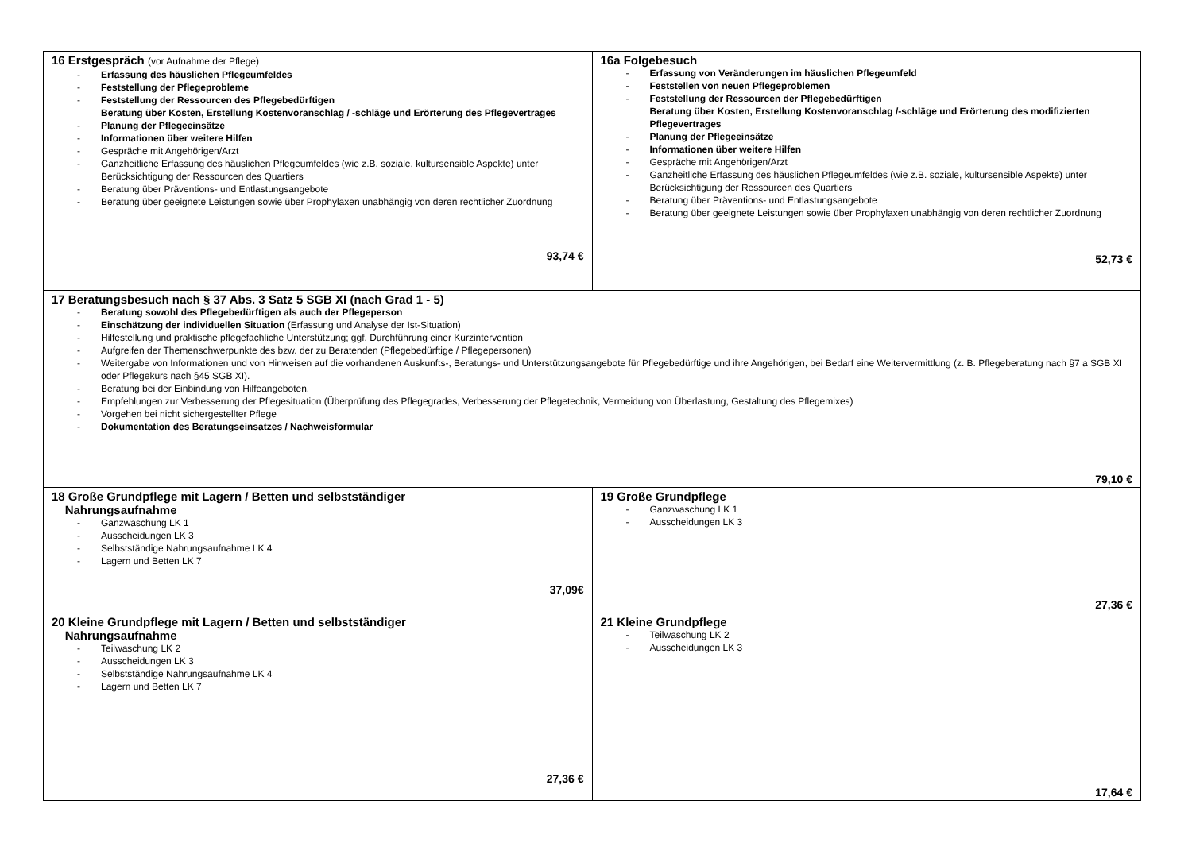| 16 Erstgespräch (vor Aufnahme der Pflege) - Erfassung des häuslichen Pflegeumfeldes - Feststellung der Pflegeprobleme - Feststellung der Ressourcen des Pflegebedürftigen Beratung über Kosten, Erstellung Kostenvoranschlag / -schläge und Erörterung des Pflegevertrages - Planung der Pflegeeinsätze - Informationen über weitere Hilfen - Gespräche mit Angehörigen/Arzt - Ganzheitliche Erfassung des häuslichen Pflegeumfeldes (wie z.B. soziale, kultursensible Aspekte) unter Berücksichtigung der Ressourcen des Quartiers - Beratung über Präventions- und Entlastungsangebote - Beratung über geeignete Leistungen sowie über Prophylaxen unabhängig von deren rechtlicher Zuordnung 93,74 € | 16a Folgebesuch - Erfassung von Veränderungen im häuslichen Pflegeumfeld - Feststellen von neuen Pflegeproblemen - Feststellung der Ressourcen der Pflegebedürftigen Beratung über Kosten, Erstellung Kostenvoranschlag /-schläge und Erörterung des modifizierten Pflegevertrages - Planung der Pflegeeinsätze - Informationen über weitere Hilfen - Gespräche mit Angehörigen/Arzt - Ganzheitliche Erfassung des häuslichen Pflegeumfeldes (wie z.B. soziale, kultursensible Aspekte) unter Berücksichtigung der Ressourcen des Quartiers - Beratung über Präventions- und Entlastungsangebote - Beratung über geeignete Leistungen sowie über Prophylaxen unabhängig von deren rechtlicher Zuordnung 52,73 € |
| 17 Beratungsbesuch nach § 37 Abs. 3 Satz 5 SGB XI (nach Grad 1 - 5) - Beratung sowohl des Pflegebedürftigen als auch der Pflegeperson - Einschätzung der individuellen Situation (Erfassung und Analyse der Ist-Situation) - Hilfestellung und praktische pflegefachliche Unterstützung; ggf. Durchführung einer Kurzintervention - Aufgreifen der Themenschwerpunkte des bzw. der zu Beratenden (Pflegebedürftige / Pflegepersonen) - Weitergabe von Informationen und von Hinweisen auf die vorhandenen Auskunfts-, Beratungs- und Unterstützungsangebote für Pflegebedürftige und ihre Angehörigen, bei Bedarf eine Weitervermittlung (z. B. Pflegeberatung nach §7 a SGB XI oder Pflegekurs nach §45 SGB XI). - Beratung bei der Einbindung von Hilfeangeboten. - Empfehlungen zur Verbesserung der Pflegesituation (Überprüfung des Pflegegrades, Verbesserung der Pflegetechnik, Vermeidung von Überlastung, Gestaltung des Pflegemixes) - Vorgehen bei nicht sichergestellter Pflege - Dokumentation des Beratungseinsatzes / Nachweisformular 79,10 € | |
| 18 Große Grundpflege mit Lagern / Betten und selbstständiger Nahrungsaufnahme - Ganzwaschung LK 1 - Ausscheidungen LK 3 - Selbstständige Nahrungsaufnahme LK 4 - Lagern und Betten LK 7 37,09€ | 19 Große Grundpflege - Ganzwaschung LK 1 - Ausscheidungen LK 3 27,36 € |
| 20 Kleine Grundpflege mit Lagern / Betten und selbstständiger Nahrungsaufnahme - Teilwaschung LK 2 - Ausscheidungen LK 3 - Selbstständige Nahrungsaufnahme LK 4 - Lagern und Betten LK 7 27,36 € | 21 Kleine Grundpflege - Teilwaschung LK 2 - Ausscheidungen LK 3 17,64 € |